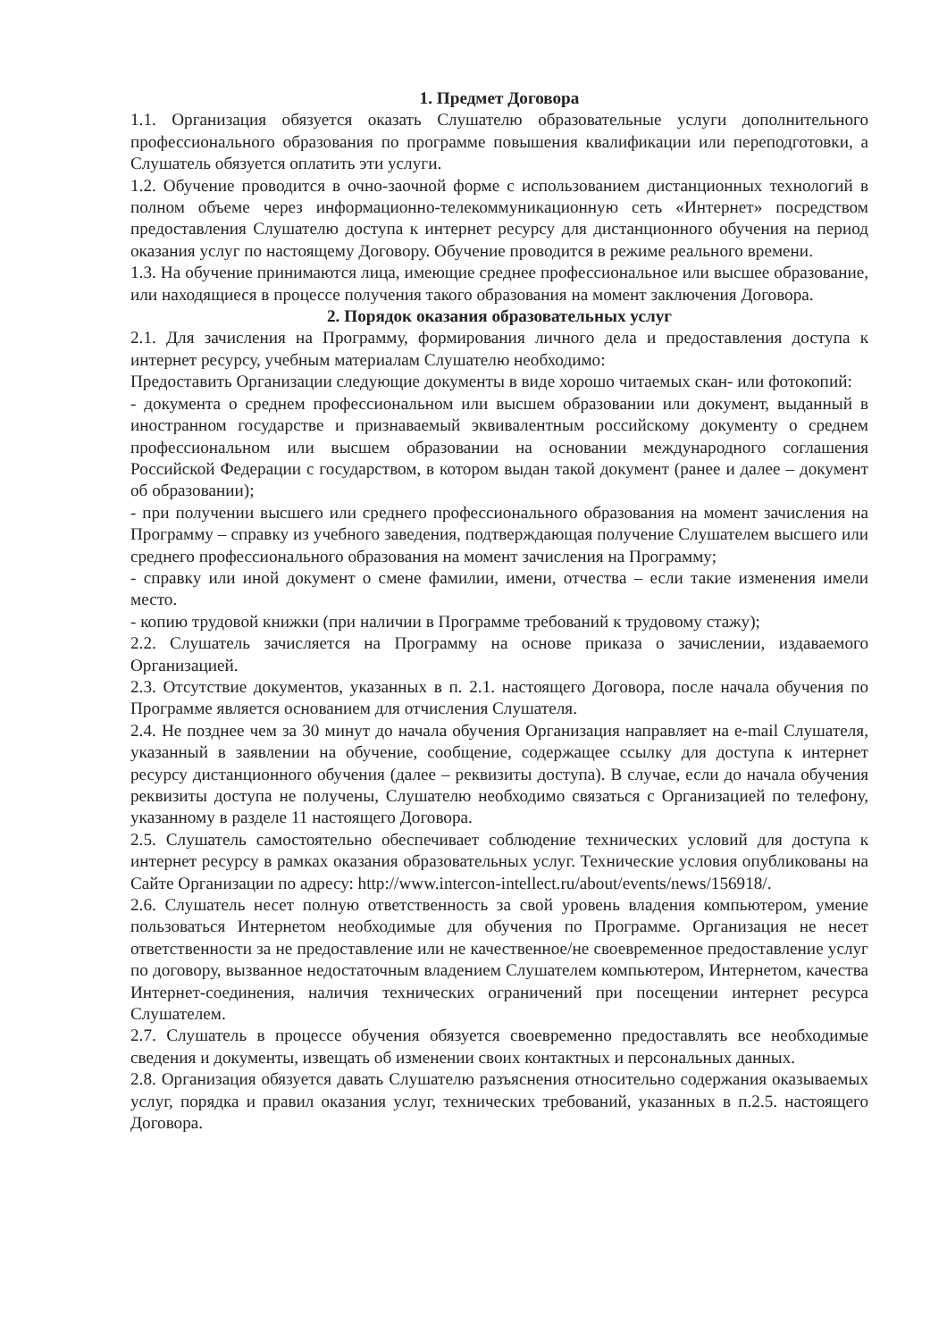1. Предмет Договора
1.1. Организация обязуется оказать Слушателю образовательные услуги дополнительного профессионального образования по программе повышения квалификации или переподготовки, а Слушатель обязуется оплатить эти услуги.
1.2. Обучение проводится в очно-заочной форме с использованием дистанционных технологий в полном объеме через информационно-телекоммуникационную сеть «Интернет» посредством предоставления Слушателю доступа к интернет ресурсу для дистанционного обучения на период оказания услуг по настоящему Договору. Обучение проводится в режиме реального времени.
1.3. На обучение принимаются лица, имеющие среднее профессиональное или высшее образование, или находящиеся в процессе получения такого образования на момент заключения Договора.
2. Порядок оказания образовательных услуг
2.1. Для зачисления на Программу, формирования личного дела и предоставления доступа к интернет ресурсу, учебным материалам Слушателю необходимо:
Предоставить Организации следующие документы в виде хорошо читаемых скан- или фотокопий:
- документа о среднем профессиональном или высшем образовании или документ, выданный в иностранном государстве и признаваемый эквивалентным российскому документу о среднем профессиональном или высшем образовании на основании международного соглашения Российской Федерации с государством, в котором выдан такой документ (ранее и далее – документ об образовании);
- при получении высшего или среднего профессионального образования на момент зачисления на Программу – справку из учебного заведения, подтверждающая получение Слушателем высшего или среднего профессионального образования на момент зачисления на Программу;
- справку или иной документ о смене фамилии, имени, отчества – если такие изменения имели место.
- копию трудовой книжки (при наличии в Программе требований к трудовому стажу);
2.2. Слушатель зачисляется на Программу на основе приказа о зачислении, издаваемого Организацией.
2.3. Отсутствие документов, указанных в п. 2.1. настоящего Договора, после начала обучения по Программе является основанием для отчисления Слушателя.
2.4. Не позднее чем за 30 минут до начала обучения Организация направляет на e-mail Слушателя, указанный в заявлении на обучение, сообщение, содержащее ссылку для доступа к интернет ресурсу дистанционного обучения (далее – реквизиты доступа). В случае, если до начала обучения реквизиты доступа не получены, Слушателю необходимо связаться с Организацией по телефону, указанному в разделе 11 настоящего Договора.
2.5. Слушатель самостоятельно обеспечивает соблюдение технических условий для доступа к интернет ресурсу в рамках оказания образовательных услуг. Технические условия опубликованы на Сайте Организации по адресу: http://www.intercon-intellect.ru/about/events/news/156918/.
2.6. Слушатель несет полную ответственность за свой уровень владения компьютером, умение пользоваться Интернетом необходимые для обучения по Программе. Организация не несет ответственности за не предоставление или не качественное/не своевременное предоставление услуг по договору, вызванное недостаточным владением Слушателем компьютером, Интернетом, качества Интернет-соединения, наличия технических ограничений при посещении интернет ресурса Слушателем.
2.7. Слушатель в процессе обучения обязуется своевременно предоставлять все необходимые сведения и документы, извещать об изменении своих контактных и персональных данных.
2.8. Организация обязуется давать Слушателю разъяснения относительно содержания оказываемых услуг, порядка и правил оказания услуг, технических требований, указанных в п.2.5. настоящего Договора.